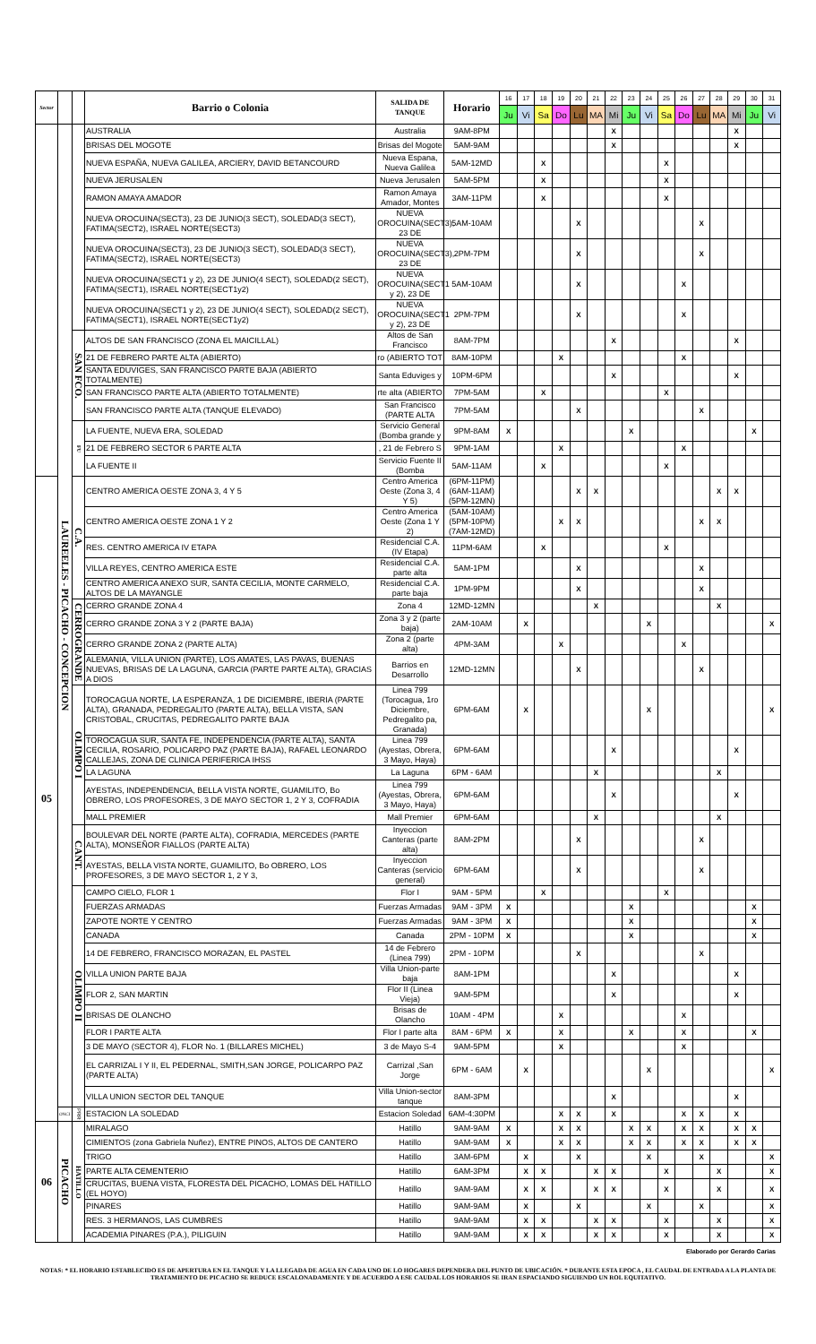| Sector | | | Barrio o Colonia | SALIDA DE TANQUE | Horario | 16 | 17 | 18 | 19 | 20 | 21 | 22 | 23 | 24 | 25 | 26 | 27 | 28 | 29 | 30 | 31 |
| --- | --- | --- | --- | --- | --- | --- | --- | --- | --- | --- | --- | --- | --- | --- | --- | --- | --- | --- | --- | --- | --- |
| | | | | | | Ju | Vi | Sa | Do | Lu | MA | Mi | Ju | Vi | Sa | Do | Lu | MA | Mi | Ju | Vi |
| | LAUREELES - PICACHO - CONCEPCION | | AUSTRALIA | Australia | 9AM-8PM | | | | | | | X | | | | | | | X | | |
| | | | BRISAS DEL MOGOTE | Brisas del Mogote | 5AM-9AM | | | | | | | X | | | | | | | X | | |
| | | | NUEVA ESPAÑA, NUEVA GALILEA, ARCIERY, DAVID BETANCOURD | Nueva Espana, Nueva Galilea | 5AM-12MD | | | X | | | | | | | X | | | | | | |
| | | | NUEVA JERUSALEN | Nueva Jerusalen | 5AM-5PM | | | X | | | | | | | X | | | | | | |
| | | | RAMON AMAYA AMADOR | Ramon Amaya Amador, Montes | 3AM-11PM | | | X | | | | | | | X | | | | | | |
| | | | NUEVA OROCUINA(SECT3), 23 DE JUNIO(3 SECT), SOLEDAD(3 SECT), FATIMA(SECT2), ISRAEL NORTE(SECT3) | NUEVA OROCUINA(SECT3), 23 DE | 5AM-10AM | | | | | X | | | | | | | X | | | | |
| | | | NUEVA OROCUINA(SECT3), 23 DE JUNIO(3 SECT), SOLEDAD(3 SECT), FATIMA(SECT2), ISRAEL NORTE(SECT3) | NUEVA OROCUINA(SECT3), 23 DE | 2PM-7PM | | | | | X | | | | | | | X | | | | |
| | | | NUEVA OROCUINA(SECT1 y 2), 23 DE JUNIO(4 SECT), SOLEDAD(2 SECT), FATIMA(SECT1), ISRAEL NORTE(SECT1y2) | NUEVA OROCUINA(SECT1 y 2), 23 DE | 5AM-10AM | | | | | X | | | | | | X | | | | | |
| | | | NUEVA OROCUINA(SECT1 y 2), 23 DE JUNIO(4 SECT), SOLEDAD(2 SECT), FATIMA(SECT1), ISRAEL NORTE(SECT1y2) | NUEVA OROCUINA(SECT1 y 2), 23 DE | 2PM-7PM | | | | | X | | | | | | X | | | | | |
| | | SAN FCO. | ALTOS DE SAN FRANCISCO (ZONA EL MAICILLAL) | Altos de San Francisco | 8AM-7PM | | | | | | | X | | | | | | | X | | |
| | | | 21 DE FEBRERO PARTE ALTA (ABIERTO) | ro (ABIERTO TOT | 8AM-10PM | | | | X | | | | | | | X | | | | | |
| | | | SANTA EDUVIGES, SAN FRANCISCO PARTE BAJA (ABIERTO TOTALMENTE) | Santa Eduviges y | 10PM-6PM | | | | | | | X | | | | | | | X | | |
| | | | SAN FRANCISCO PARTE ALTA (ABIERTO TOTALMENTE) | rte alta (ABIERTO | 7PM-5AM | | | X | | | | | | | X | | | | | | |
| | | | SAN FRANCISCO PARTE ALTA (TANQUE ELEVADO) | San Francisco (PARTE ALTA | 7PM-5AM | | | | | X | | | | | | | X | | | | |
| | | FU | LA FUENTE, NUEVA ERA, SOLEDAD | Servicio General (Bomba grande y | 9PM-8AM | X | | | | | | | X | | | | | | | X | |
| | | | 21 DE FEBRERO SECTOR 6 PARTE ALTA | , 21 de Febrero S | 9PM-1AM | | | | X | | | | | | | X | | | | | |
| | | | LA FUENTE II | Servicio Fuente II (Bomba | 5AM-11AM | | | X | | | | | | | X | | | | | | |
| 05 | | C.A. | CENTRO AMERICA OESTE ZONA 3, 4 Y 5 | Centro America Oeste (Zona 3, 4 Y 5) | (6PM-11PM)(6AM-11AM)(5PM-12MN) | | | | | X | X | | | | | | | X | X | | |
| | | | CENTRO AMERICA OESTE ZONA 1 Y 2 | Centro America Oeste (Zona 1 Y 2) | (5AM-10AM) (5PM-10PM) (7AM-12MD) | | | | X | X | | | | | | | X | X | | | |
| | | | RES. CENTRO AMERICA IV ETAPA | Residencial C.A. (IV Etapa) | 11PM-6AM | | | X | | | | | | | X | | | | | | |
| | | | VILLA REYES, CENTRO AMERICA ESTE | Residencial C.A. parte alta | 5AM-1PM | | | | | X | | | | | | | X | | | | |
| | | | CENTRO AMERICA ANEXO SUR, SANTA CECILIA, MONTE CARMELO, ALTOS DE LA MAYANGLE | Residencial C.A. parte baja | 1PM-9PM | | | | | X | | | | | | | X | | | | |
| | | CERROGRANDE | CERRO GRANDE ZONA 4 | Zona 4 | 12MD-12MN | | | | | | X | | | | | | | X | | | |
| | | | CERRO GRANDE ZONA 3 Y 2 (PARTE BAJA) | Zona 3 y 2 (parte baja) | 2AM-10AM | | X | | | | | | | X | | | | | | | X |
| | | | CERRO GRANDE ZONA 2 (PARTE ALTA) | Zona 2 (parte alta) | 4PM-3AM | | | | X | | | | | | | X | | | | | |
| | | | ALEMANIA, VILLA UNION (PARTE), LOS AMATES, LAS PAVAS, BUENAS NUEVAS, BRISAS DE LA LAGUNA, GARCIA (PARTE PARTE ALTA), GRACIAS A DIOS | Barrios en Desarrollo | 12MD-12MN | | | | | X | | | | | | | X | | | | |
| | | OLIMPO I | TOROCAGUA NORTE, LA ESPERANZA, 1 DE DICIEMBRE, IBERIA (PARTE ALTA), GRANADA, PEDREGALITO (PARTE ALTA), BELLA VISTA, SAN CRISTOBAL, CRUCITAS, PEDREGALITO PARTE BAJA | Linea 799 (Torocagua, 1ro Diciembre, Pedregalito pa, Granada) | 6PM-6AM | | X | | | | | | | X | | | | | | | X |
| | | | TOROCAGUA SUR, SANTA FE, INDEPENDENCIA (PARTE ALTA), SANTA CECILIA, ROSARIO, POLICARPO PAZ (PARTE BAJA), RAFAEL LEONARDO CALLEJAS, ZONA DE CLINICA PERIFERICA IHSS | Linea 799 (Ayestas, Obrera, 3 Mayo, Haya) | 6PM-6AM | | | | | | | X | | | | | | | X | | |
| | | | LA LAGUNA | La Laguna | 6PM - 6AM | | | | | | X | | | | | | | X | | | |
| | | | AYESTAS, INDEPENDENCIA, BELLA VISTA NORTE, GUAMILITO, Bo OBRERO, LOS PROFESORES, 3 DE MAYO SECTOR 1, 2 Y 3, COFRADIA | Linea 799 (Ayestas, Obrera, 3 Mayo, Haya) | 6PM-6AM | | | | | | | X | | | | | | | X | | |
| | | | MALL PREMIER | Mall Premier | 6PM-6AM | | | | | | X | | | | | | | X | | | |
| | | CANT. | BOULEVAR DEL NORTE (PARTE ALTA), COFRADIA, MERCEDES (PARTE ALTA), MONSEÑOR FIALLOS (PARTE ALTA) | Inyeccion Canteras (parte alta) | 8AM-2PM | | | | | X | | | | | | | X | | | | |
| | | | AYESTAS, BELLA VISTA NORTE, GUAMILITO, Bo OBRERO, LOS PROFESORES, 3 DE MAYO SECTOR 1, 2 Y 3, | Inyeccion Canteras (servicio general) | 6PM-6AM | | | | | X | | | | | | | X | | | | |
| | | OLIMPO II | CAMPO CIELO, FLOR 1 | Flor I | 9AM - 5PM | | | X | | | | | | | X | | | | | | |
| | | | FUERZAS ARMADAS | Fuerzas Armadas | 9AM - 3PM | X | | | | | | | X | | | | | | | X | |
| | | | ZAPOTE NORTE Y CENTRO | Fuerzas Armadas | 9AM - 3PM | X | | | | | | | X | | | | | | | X | |
| | | | CANADA | Canada | 2PM - 10PM | X | | | | | | | X | | | | | | | X | |
| | | | 14 DE FEBRERO, FRANCISCO MORAZAN, EL PASTEL | 14 de Febrero (Linea 799) | 2PM - 10PM | | | | | X | | | | | | | X | | | | |
| | | | VILLA UNION PARTE BAJA | Villa Union-parte baja | 8AM-1PM | | | | | | | X | | | | | | | X | | |
| | | | FLOR 2, SAN MARTIN | Flor II (Linea Vieja) | 9AM-5PM | | | | | | | X | | | | | | | X | | |
| | | | BRISAS DE OLANCHO | Brisas de Olancho | 10AM - 4PM | | | | X | | | | | | | X | | | | | |
| | | | FLOR I PARTE ALTA | Flor I parte alta | 8AM - 6PM | X | | | X | | | | X | | | X | | | | X | |
| | | | 3 DE MAYO (SECTOR 4), FLOR No. 1 (BILLARES MICHEL) | 3 de Mayo S-4 | 9AM-5PM | | | | X | | | | | | | X | | | | | |
| | | | EL CARRIZAL I Y II, EL PEDERNAL, SMITH,SAN JORGE, POLICARPO PAZ (PARTE ALTA) | Carrizal ,San Jorge | 6PM - 6AM | | X | | | | | | | X | | | | | | | X |
| | | | VILLA UNION SECTOR DEL TANQUE | Villa Union-sector tanque | 8AM-3PM | | | | | | | X | | | | | | | X | | |
| | ONCI | PRR | ESTACION LA SOLEDAD | Estacion Soledad | 6AM-4:30PM | | | | X | X | | X | | | | X | X | | X | | |
| 06 | PICACHO | HATILLO | MIRALAGO | Hatillo | 9AM-9AM | X | | | X | X | | | X | X | | X | X | | X | X | |
| | | | CIMIENTOS (zona Gabriela Nuñez), ENTRE PINOS, ALTOS DE CANTERO | Hatillo | 9AM-9AM | X | | | X | X | | | X | X | | X | X | | X | X | |
| | | | TRIGO | Hatillo | 3AM-6PM | | X | | | X | | | | X | | | X | | | | X |
| | | | PARTE ALTA CEMENTERIO | Hatillo | 6AM-3PM | | X | X | | | X | X | | | X | | | X | | | X |
| | | | CRUCITAS, BUENA VISTA, FLORESTA DEL PICACHO, LOMAS DEL HATILLO (EL HOYO) | Hatillo | 9AM-9AM | | X | X | | | X | X | | | X | | | X | | | X |
| | | | PINARES | Hatillo | 9AM-9AM | | X | | | X | | | | X | | | X | | | | X |
| | | | RES. 3 HERMANOS, LAS CUMBRES | Hatillo | 9AM-9AM | | X | X | | | X | X | | | X | | | X | | | X |
| | | | ACADEMIA PINARES (P.A.), PILIGUIN | Hatillo | 9AM-9AM | | X | X | | | X | X | | | X | | | X | | | X |
Elaborado por Gerardo Carias
NOTAS: * EL HORARIO ESTABLECIDO ES DE APERTURA EN EL TANQUE Y LA LLEGADA DE AGUA EN CADA UNO DE LO HOGARES DEPENDERA DEL PUNTO DE UBICACIÓN. * DURANTE ESTA EPOCA , EL CAUDAL DE ENTRADA A LA PLANTA DE TRATAMIENTO DE PICACHO SE REDUCE ESCALONADAMENTE Y DE ACUERDO A ESE CAUDAL LOS HORARIOS SE IRAN ESPACIANDO SIGUIENDO UN ROL EQUITATIVO.